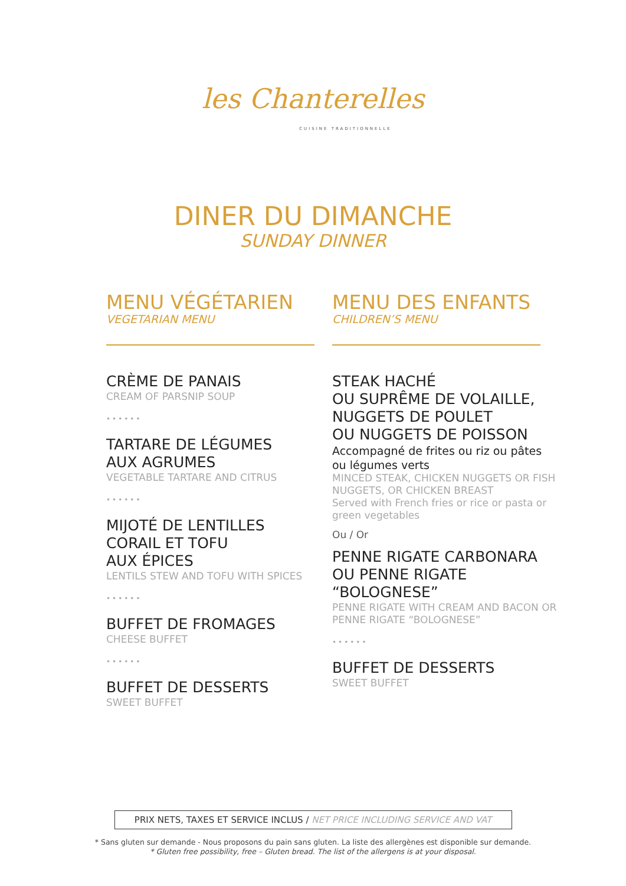les Chanterelles
CUISINE TRADITIONNELLE
DINER DU DIMANCHE
SUNDAY DINNER
MENU VÉGÉTARIEN
VEGETARIAN MENU
CRÈME DE PANAIS
CREAM OF PARSNIP SOUP
••••••
TARTARE DE LÉGUMES
AUX AGRUMES
VEGETABLE TARTARE AND CITRUS
••••••
MIJOTÉ DE LENTILLES
CORAIL ET TOFU
AUX ÉPICES
LENTILS STEW AND TOFU WITH SPICES
••••••
BUFFET DE FROMAGES
CHEESE BUFFET
••••••
BUFFET DE DESSERTS
SWEET BUFFET
MENU DES ENFANTS
CHILDREN’S MENU
STEAK HACHÉ
OU SUPRÊME DE VOLAILLE,
NUGGETS DE POULET
OU NUGGETS DE POISSON
Accompagné de frites ou riz ou pâtes ou légumes verts
MINCED STEAK, CHICKEN NUGGETS OR FISH NUGGETS, OR CHICKEN BREAST
Served with French fries or rice or pasta or green vegetables
Ou / Or
PENNE RIGATE CARBONARA
OU PENNE RIGATE
“BOLOGNESE”
PENNE RIGATE WITH CREAM AND BACON OR PENNE RIGATE “BOLOGNESE”
••••••
BUFFET DE DESSERTS
SWEET BUFFET
PRIX NETS, TAXES ET SERVICE INCLUS / NET PRICE INCLUDING SERVICE AND VAT
* Sans gluten sur demande - Nous proposons du pain sans gluten. La liste des allergènes est disponible sur demande.
* Gluten free possibility, free – Gluten bread. The list of the allergens is at your disposal.